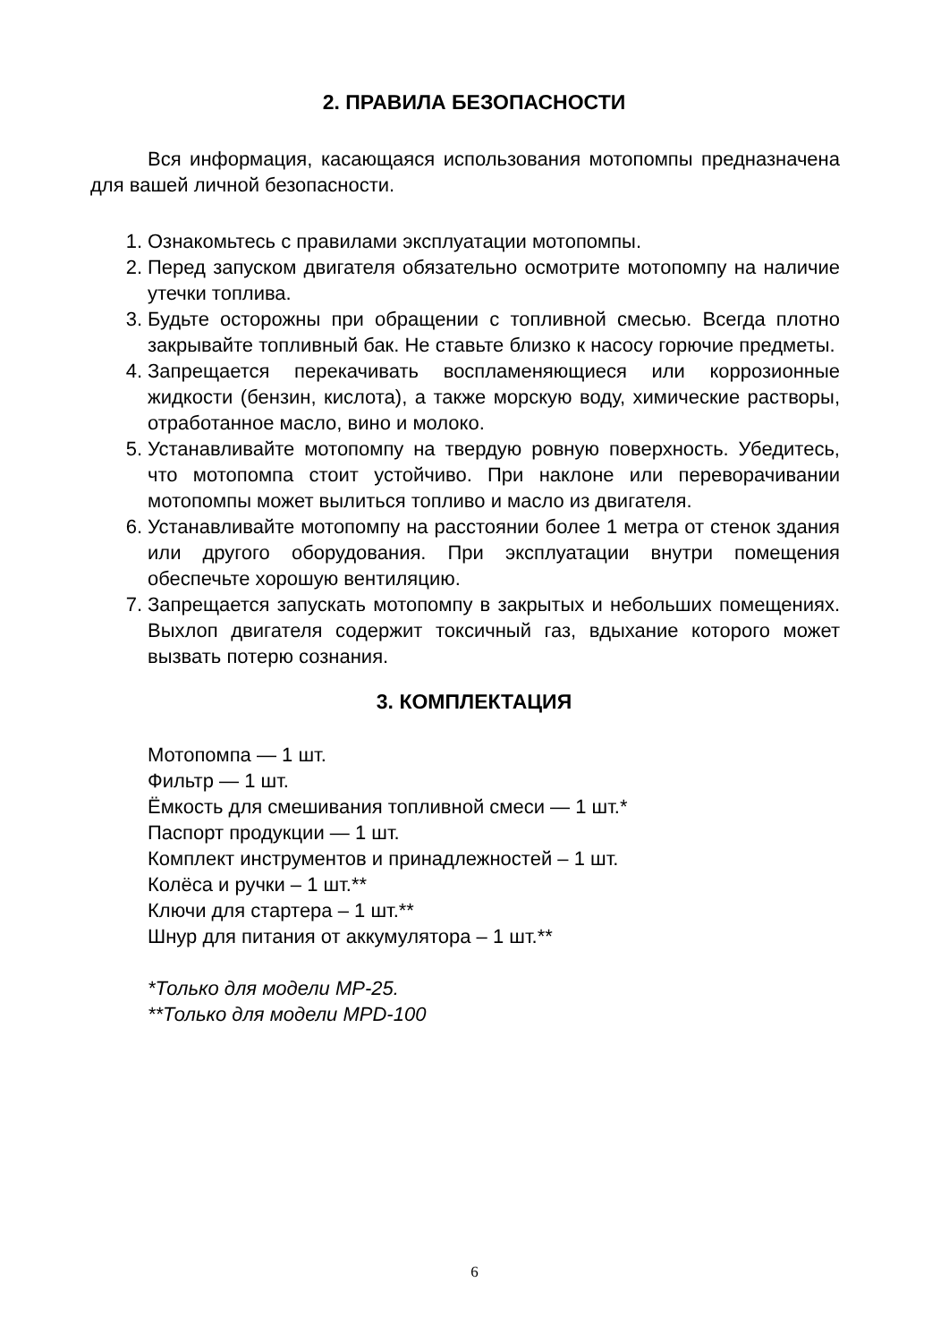2. ПРАВИЛА БЕЗОПАСНОСТИ
Вся информация, касающаяся использования мотопомпы предназначена для вашей личной безопасности.
1. Ознакомьтесь с правилами эксплуатации мотопомпы.
2. Перед запуском двигателя обязательно осмотрите мотопомпу на наличие утечки топлива.
3. Будьте осторожны при обращении с топливной смесью. Всегда плотно закрывайте топливный бак. Не ставьте близко к насосу горючие предметы.
4. Запрещается перекачивать воспламеняющиеся или коррозионные жидкости (бензин, кислота), а также морскую воду, химические растворы, отработанное масло, вино и молоко.
5. Устанавливайте мотопомпу на твердую ровную поверхность. Убедитесь, что мотопомпа стоит устойчиво. При наклоне или переворачивании мотопомпы может вылиться топливо и масло из двигателя.
6. Устанавливайте мотопомпу на расстоянии более 1 метра от стенок здания или другого оборудования. При эксплуатации внутри помещения обеспечьте хорошую вентиляцию.
7. Запрещается запускать мотопомпу в закрытых и небольших помещениях. Выхлоп двигателя содержит токсичный газ, вдыхание которого может вызвать потерю сознания.
3. КОМПЛЕКТАЦИЯ
Мотопомпа — 1 шт.
Фильтр — 1 шт.
Ёмкость для смешивания топливной смеси — 1 шт.*
Паспорт продукции — 1 шт.
Комплект инструментов и принадлежностей – 1 шт.
Колёса и ручки – 1 шт.**
Ключи для стартера – 1 шт.**
Шнур для питания от аккумулятора – 1 шт.**
*Только для модели МР-25.
**Только для модели MPD-100
6